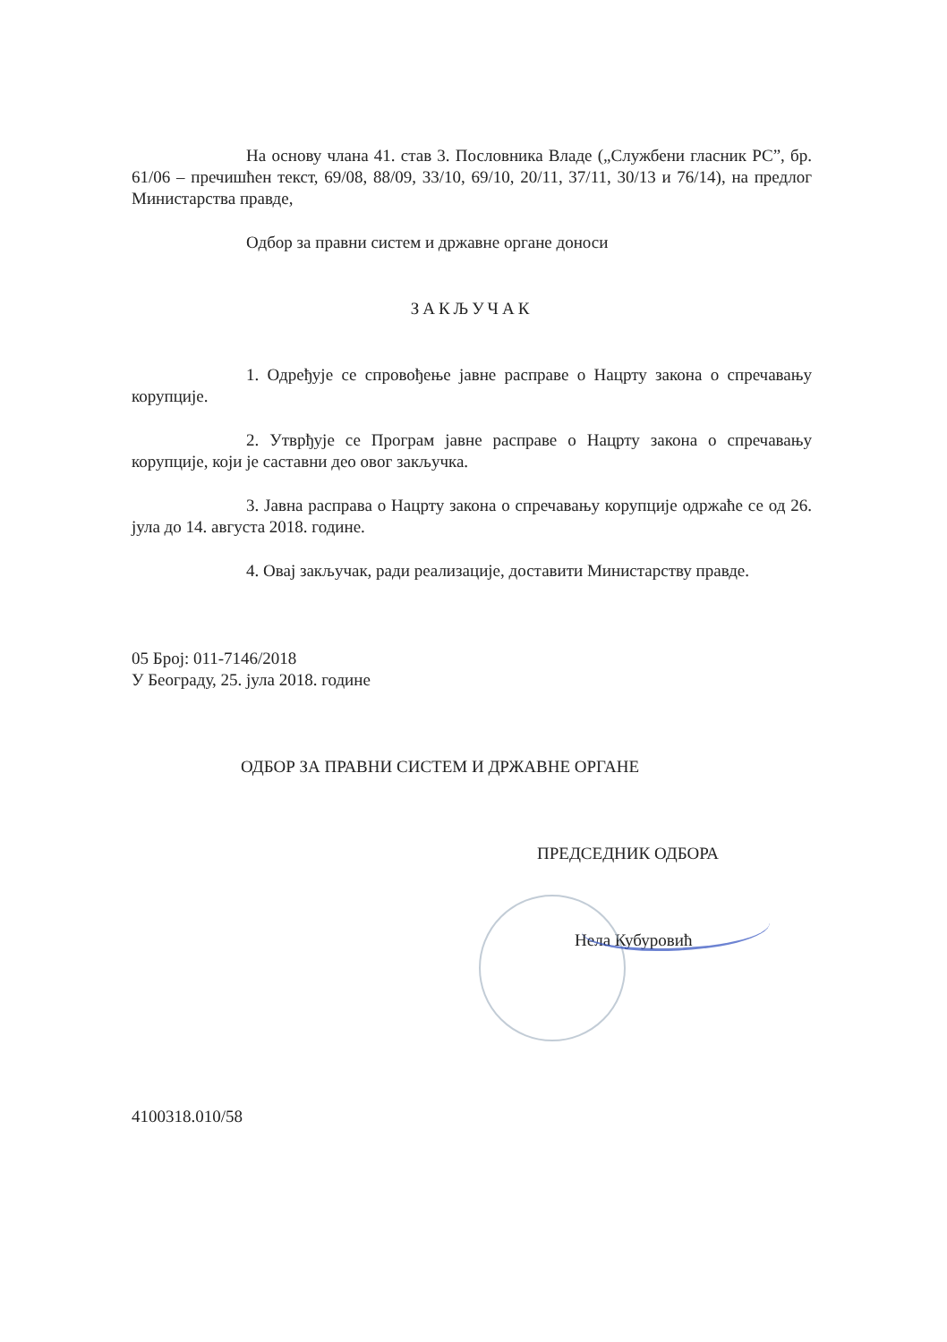На основу члана 41. став 3. Пословника Владе („Службени гласник РС”, бр. 61/06 – пречишћен текст, 69/08, 88/09, 33/10, 69/10, 20/11, 37/11, 30/13 и 76/14), на предлог Министарства правде,
Одбор за правни систем и државне органе доноси
ЗАКЉУЧАК
1. Одређује се спровођење јавне расправе о Нацрту закона о спречавању корупције.
2. Утврђује се Програм јавне расправе о Нацрту закона о спречавању корупције, који је саставни део овог закључка.
3. Јавна расправа о Нацрту закона о спречавању корупције одржаће се од 26. јула до 14. августа 2018. године.
4. Овај закључак, ради реализације, доставити Министарству правде.
05 Број: 011-7146/2018
У Београду, 25. јула 2018. године
ОДБОР ЗА ПРАВНИ СИСТЕМ И ДРЖАВНЕ ОРГАНЕ
ПРЕДСЕДНИК ОДБОРА
Нела Кубуровић
4100318.010/58